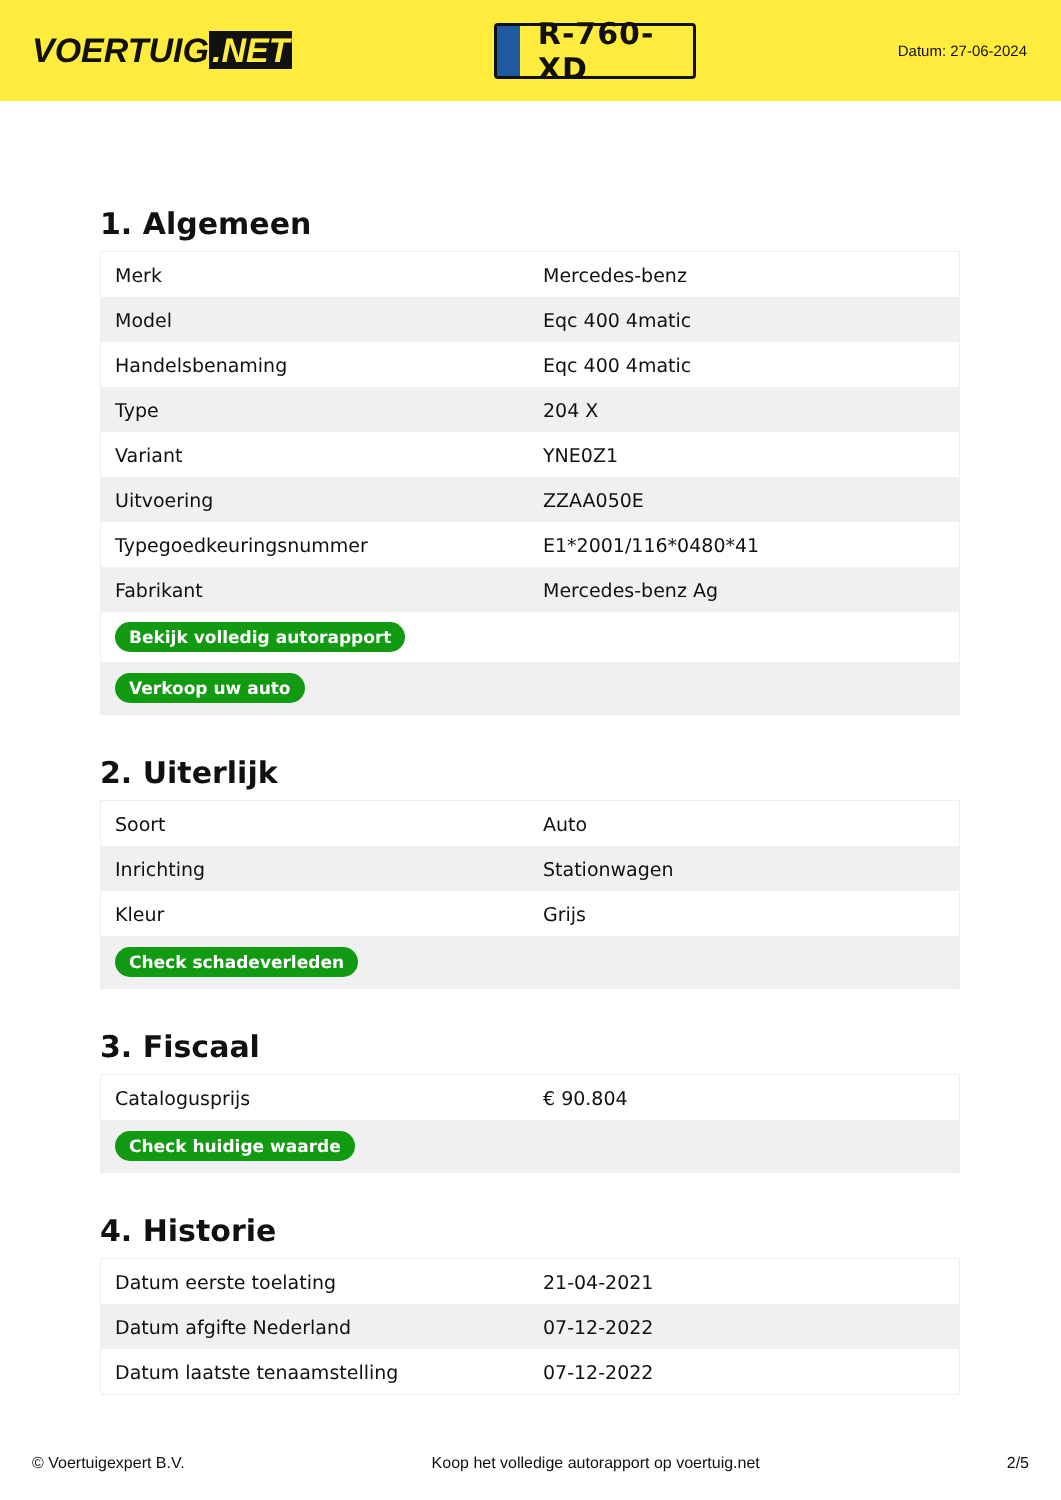VOERTUIG.NET
R-760-XD
Datum: 27-06-2024
1. Algemeen
| Merk | Mercedes-benz |
| Model | Eqc 400 4matic |
| Handelsbenaming | Eqc 400 4matic |
| Type | 204 X |
| Variant | YNE0Z1 |
| Uitvoering | ZZAA050E |
| Typegoedkeuringsnummer | E1*2001/116*0480*41 |
| Fabrikant | Mercedes-benz Ag |
| Bekijk volledig autorapport | |
| Verkoop uw auto | |
2. Uiterlijk
| Soort | Auto |
| Inrichting | Stationwagen |
| Kleur | Grijs |
| Check schadeverleden | |
3. Fiscaal
| Catalogusprijs | € 90.804 |
| Check huidige waarde | |
4. Historie
| Datum eerste toelating | 21-04-2021 |
| Datum afgifte Nederland | 07-12-2022 |
| Datum laatste tenaamstelling | 07-12-2022 |
© Voertuigexpert B.V. Koop het volledige autorapport op voertuig.net 2/5